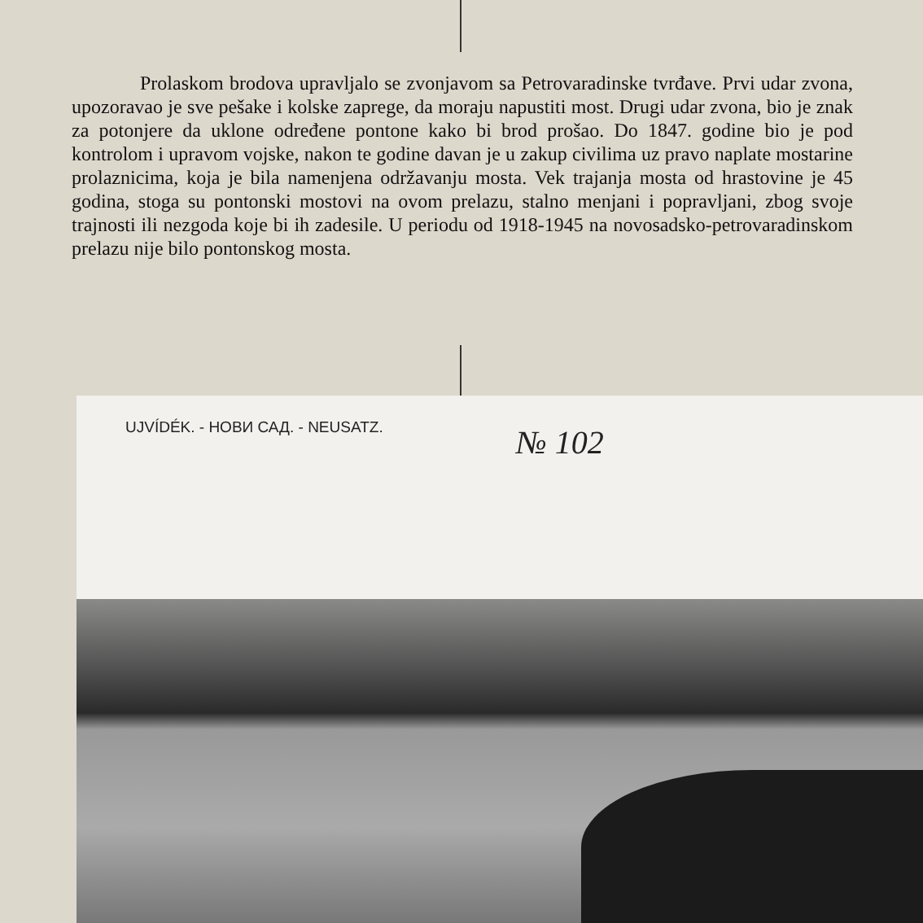Prolaskom brodova upravljalo se zvonjavom sa Petrovaradinske tvrđave. Prvi udar zvona, upozoravao je sve pešake i kolske zaprege, da moraju napustiti most. Drugi udar zvona, bio je znak za potonjere da uklone određene pontone kako bi brod prošao. Do 1847. godine bio je pod kontrolom i upravom vojske, nakon te godine davan je u zakup civilima uz pravo naplate mostarine prolaznicima, koja je bila namenjena održavanju mosta. Vek trajanja mosta od hrastovine je 45 godina, stoga su pontonski mostovi na ovom prelazu, stalno menjani i popravljani, zbog svoje trajnosti ili nezgoda koje bi ih zadesile. U periodu od 1918-1945 na novosadsko-petrovaradinskom prelazu nije bilo pontonskog mosta.
UJVÍDÉK. - НОВИ САД. - NEUSATZ.
№ 102